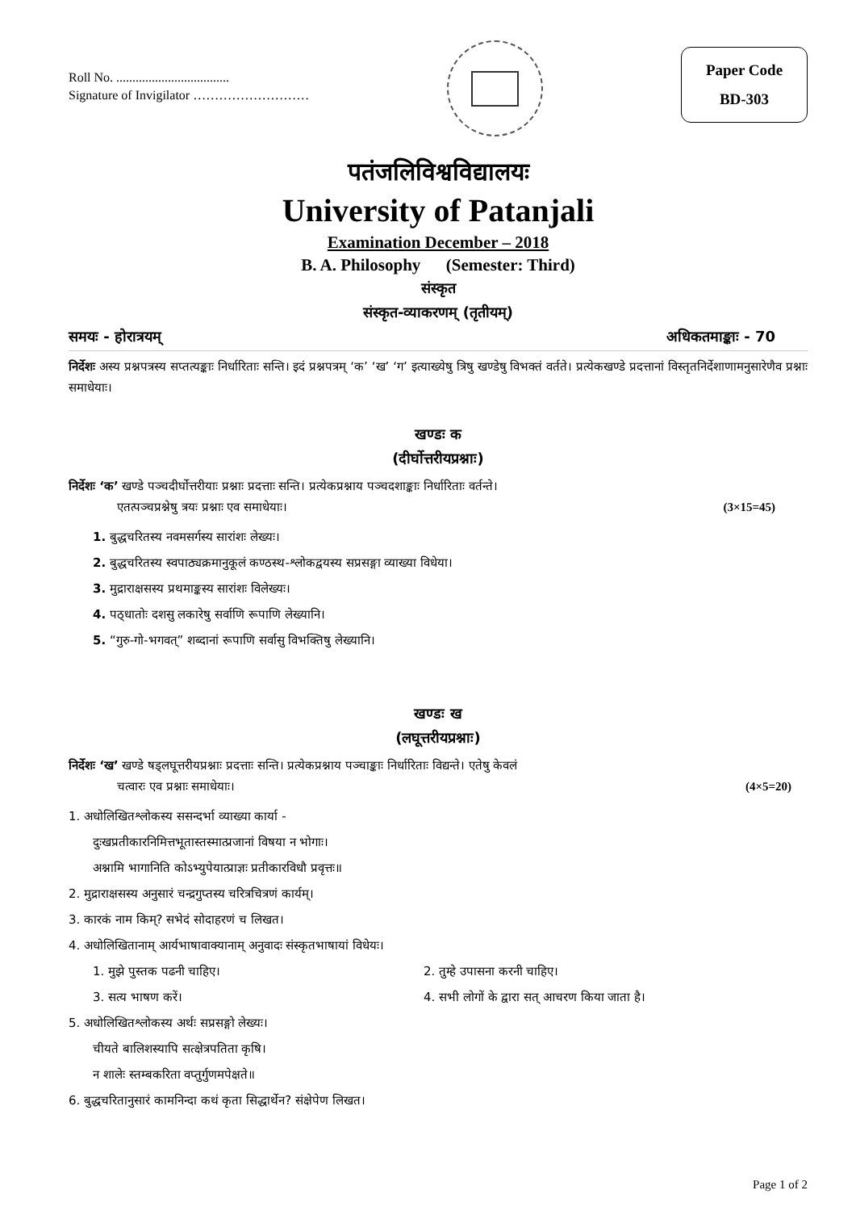Roll No. ...................................
Signature of Invigilator ………………………
Paper Code
BD-303
पतंजलिविश्वविद्यालयः
University of Patanjali
Examination December – 2018
B. A. Philosophy (Semester: Third)
संस्कृत
संस्कृत-व्याकरणम् (तृतीयम्)
समयः - होरात्रयम् अधिकतमाङ्काः - 70
निर्देशः अस्य प्रश्नपत्रस्य सप्तत्यङ्काः निर्धारिताः सन्ति। इदं प्रश्नपत्रम् ‘क’ ‘ख’ ‘ग’ इत्याख्येषु त्रिषु खण्डेषु विभक्तं वर्तते। प्रत्येकखण्डे प्रदत्तानां विस्तृतनिर्देशाणामनुसारेणैव प्रश्नाः समाधेयाः।
खण्डः क
(दीर्घोत्तरीयप्रश्नाः)
निर्देशः ‘क’ खण्डे पञ्चदीर्घोत्तरीयाः प्रश्नाः प्रदत्ताः सन्ति। प्रत्येकप्रश्नाय पञ्चदशाङ्काः निर्धारिताः वर्तन्ते।
एतत्पञ्चप्रश्नेषु त्रयः प्रश्नाः एव समाधेयाः। (3×15=45)
1. बुद्धचरितस्य नवमसर्गस्य सारांशः लेख्यः।
2. बुद्धचरितस्य स्वपाठ्यक्रमानुकूलं कण्ठस्थ-श्लोकद्वयस्य सप्रसङ्गा व्याख्या विधेया।
3. मुद्राराक्षसस्य प्रथमाङ्कस्य सारांशः विलेख्यः।
4. पठ्धातोः दशसु लकारेषु सर्वाणि रूपाणि लेख्यानि।
5. “गुरु-गो-भगवत्” शब्दानां रूपाणि सर्वासु विभक्तिषु लेख्यानि।
खण्डः ख
(लघूत्तरीयप्रश्नाः)
निर्देशः ‘ख’ खण्डे षड्लघूत्तरीयप्रश्नाः प्रदत्ताः सन्ति। प्रत्येकप्रश्नाय पञ्चाङ्काः निर्धारिताः विद्यन्ते। एतेषु केवलं
चत्वारः एव प्रश्नाः समाधेयाः। (4×5=20)
1. अधोलिखितश्लोकस्य ससन्दर्भा व्याख्या कार्या -
दुःखप्रतीकारनिमित्तभूतास्तस्मात्प्रजानां विषया न भोगाः।
अश्नामि भागानिति कोऽभ्युपेयात्प्राज्ञः प्रतीकारविधौ प्रवृत्तः॥
2. मुद्राराक्षसस्य अनुसारं चन्द्रगुप्तस्य चरित्रचित्रणं कार्यम्।
3. कारकं नाम किम्? सभेदं सोदाहरणं च लिखत।
4. अधोलिखितानाम् आर्यभाषावाक्यानाम् अनुवादः संस्कृतभाषायां विधेयः।
1. मुझे पुस्तक पढनी चाहिए। 2. तुम्हे उपासना करनी चाहिए।
3. सत्य भाषण करें। 4. सभी लोगों के द्वारा सत् आचरण किया जाता है।
5. अधोलिखितश्लोकस्य अर्थः सप्रसङ्गो लेख्यः।
चीयते बालिशस्यापि सत्क्षेत्रपतिता कृषि।
न शालेः स्तम्बकरिता वप्तुर्गुणमपेक्षते॥
6. बुद्धचरितानुसारं कामनिन्दा कथं कृता सिद्धार्थेन? संक्षेपेण लिखत।
Page 1 of 2